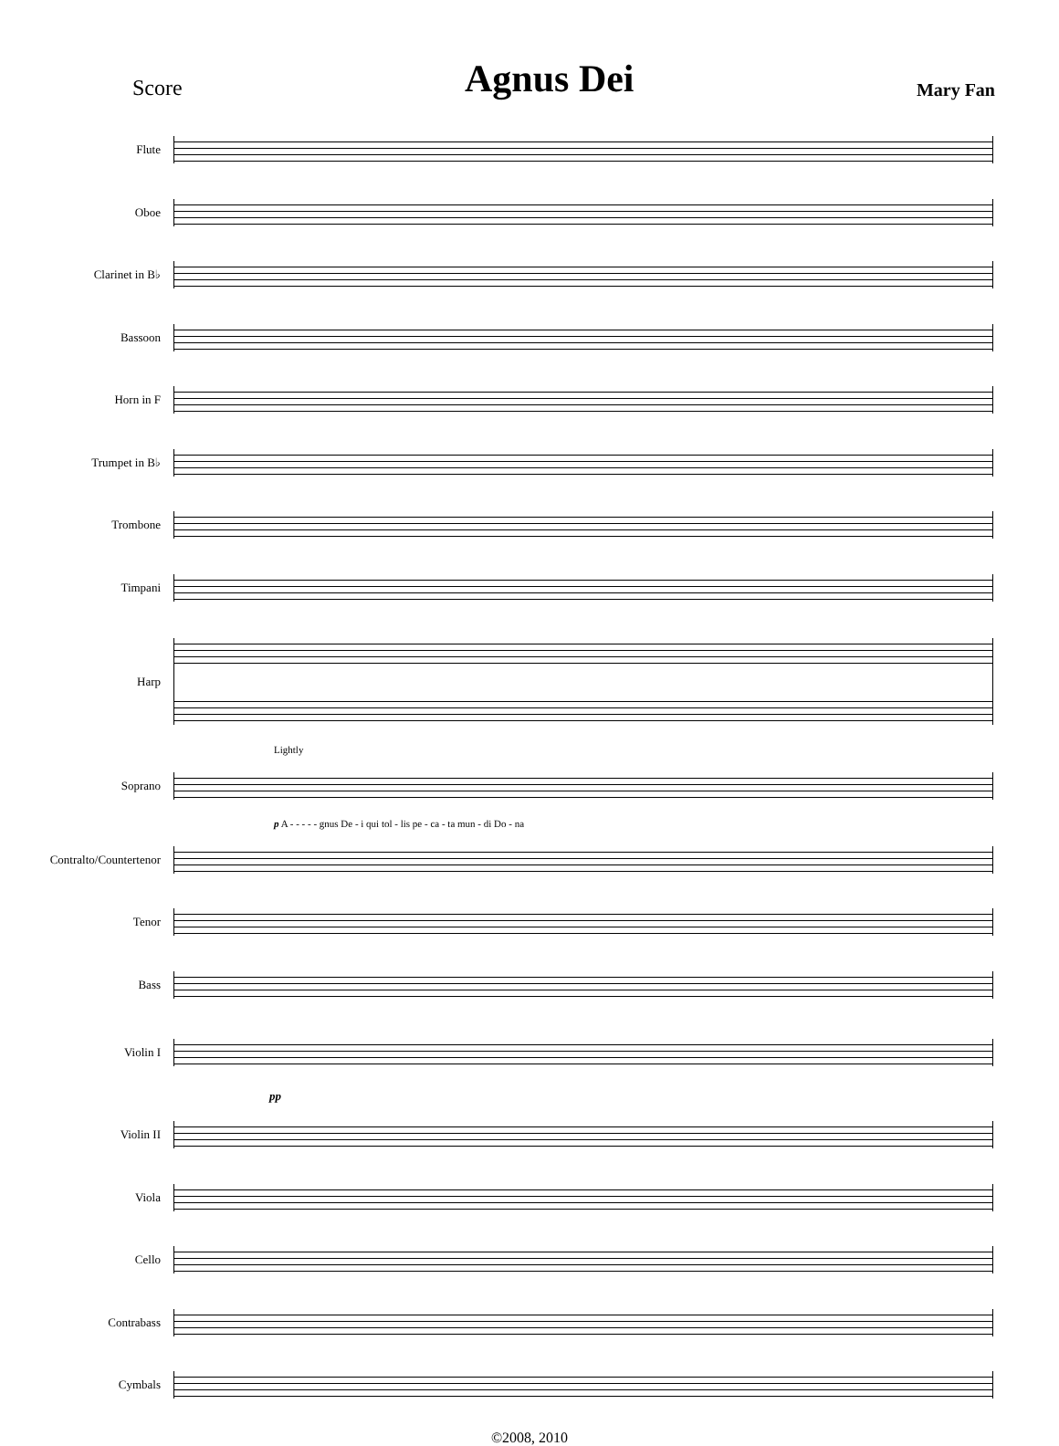Score Agnus Dei Mary Fan
Flute
Oboe
Clarinet in B♭
Bassoon
Horn in F
Trumpet in B♭
Trombone
Timpani
Harp
Lightly
Soprano
p A - - - - - gnus De - i qui tol - lis pe - ca - ta mun - di Do - na
Contralto/Countertenor
Tenor
Bass
Violin I
pp
Violin II
Viola
Cello
Contrabass
Cymbals
©2008, 2010